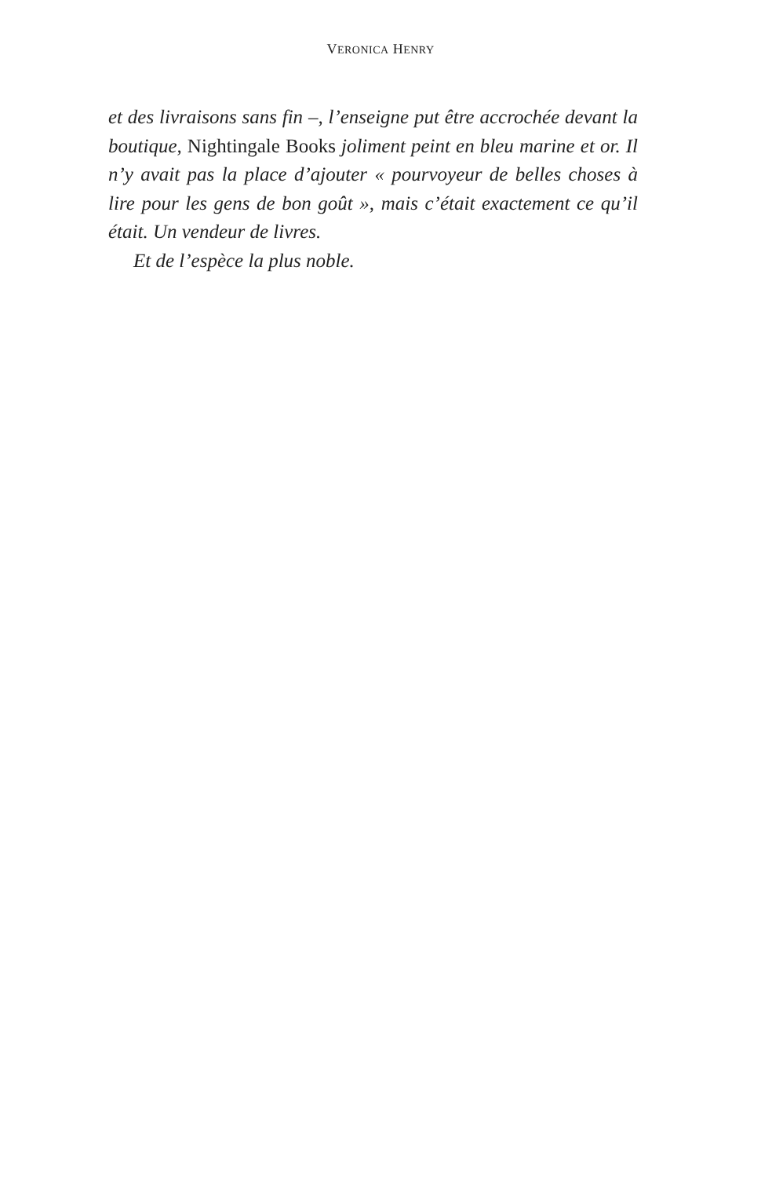VERONICA HENRY
et des livraisons sans fin –, l’enseigne put être accrochée devant la boutique, Nightingale Books joliment peint en bleu marine et or. Il n’y avait pas la place d’ajouter « pourvoyeur de belles choses à lire pour les gens de bon goût », mais c’était exactement ce qu’il était. Un vendeur de livres.
Et de l’espèce la plus noble.